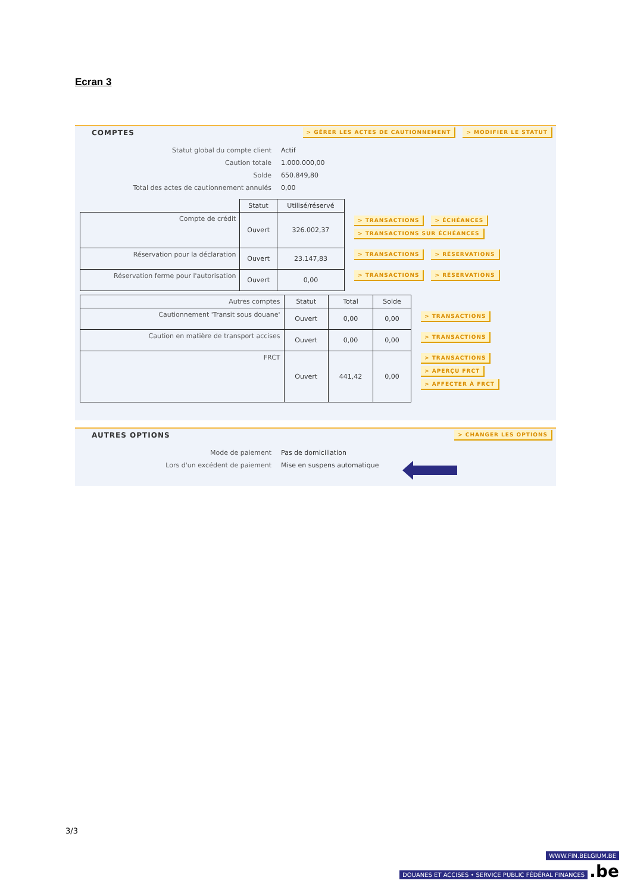Ecran 3
COMPTES > GÉRER LES ACTES DE CAUTIONNEMENT > MODIFIER LE STATUT
Statut global du compte client
Actif
Caution totale
1.000.000,00
Solde
650.849,80
Total des actes de cautionnement annulés
0,00
| | Statut | Utilisé/réservé |
| --- | --- | --- |
| Compte de crédit | Ouvert | 326.002,37 |
| Réservation pour la déclaration | Ouvert | 23.147,83 |
| Réservation ferme pour l'autorisation | Ouvert | 0,00 |
> TRANSACTIONS > ÉCHÉANCES
> TRANSACTIONS SUR ÉCHÉANCES
> TRANSACTIONS > RÉSERVATIONS
> TRANSACTIONS > RÉSERVATIONS
| Autres comptes | Statut | Total | Solde |
| --- | --- | --- | --- |
| Cautionnement 'Transit sous douane' | Ouvert | 0,00 | 0,00 |
| Caution en matière de transport accises | Ouvert | 0,00 | 0,00 |
| FRCT | Ouvert | 441,42 | 0,00 |
> TRANSACTIONS
> TRANSACTIONS
> TRANSACTIONS
> APERÇU FRCT
> AFFECTER À FRCT
AUTRES OPTIONS > CHANGER LES OPTIONS
Mode de paiement
Pas de domiciliation
Lors d'un excédent de paiement
Mise en suspens automatique
3/3
WWW.FIN.BELGIUM.BE
DOUANES ET ACCISES • SERVICE PUBLIC FÉDÉRAL FINANCES .be